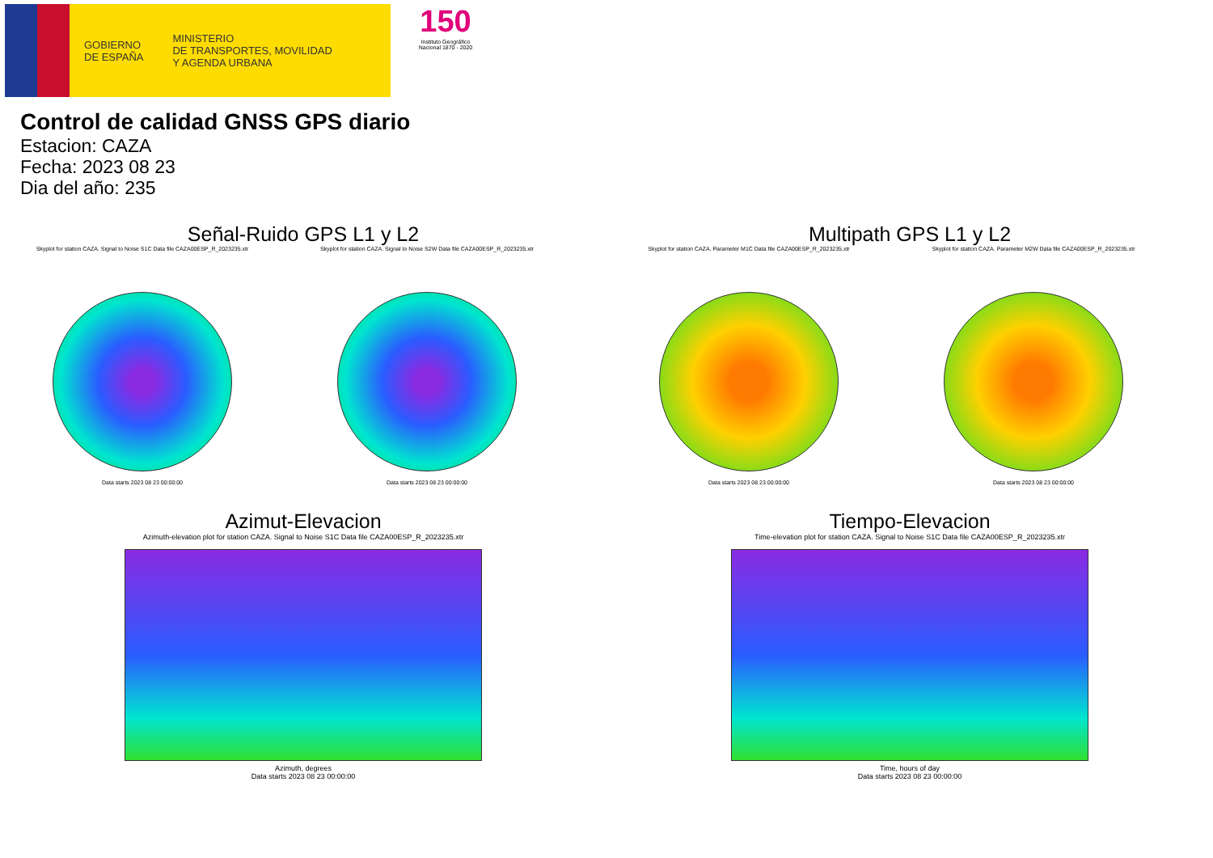GOBIERNO
DE ESPAÑA
MINISTERIO
DE TRANSPORTES, MOVILIDAD
Y AGENDA URBANA
150
Instituto Geográfico
Nacional 1870 - 2020
Control de calidad GNSS GPS diario
Estacion: CAZA
Fecha: 2023 08 23
Dia del año: 235
Señal-Ruido GPS L1 y L2
Skyplot for station CAZA. Signal to Noise S1C Data file CAZA00ESP_R_2023235.xtr
Data starts 2023 08 23 00:00:00
Skyplot for station CAZA. Signal to Noise S2W Data file CAZA00ESP_R_2023235.xtr
Data starts 2023 08 23 00:00:00
Multipath GPS L1 y L2
Skyplot for station CAZA. Parameter M1C Data file CAZA00ESP_R_2023235.xtr
Data starts 2023 08 23 00:00:00
Skyplot for station CAZA. Parameter M2W Data file CAZA00ESP_R_2023235.xtr
Data starts 2023 08 23 00:00:00
Azimut-Elevacion
Azimuth-elevation plot for station CAZA. Signal to Noise S1C Data file CAZA00ESP_R_2023235.xtr
Azimuth, degrees
Data starts 2023 08 23 00:00:00
Tiempo-Elevacion
Time-elevation plot for station CAZA. Signal to Noise S1C Data file CAZA00ESP_R_2023235.xtr
Time, hours of day
Data starts 2023 08 23 00:00:00